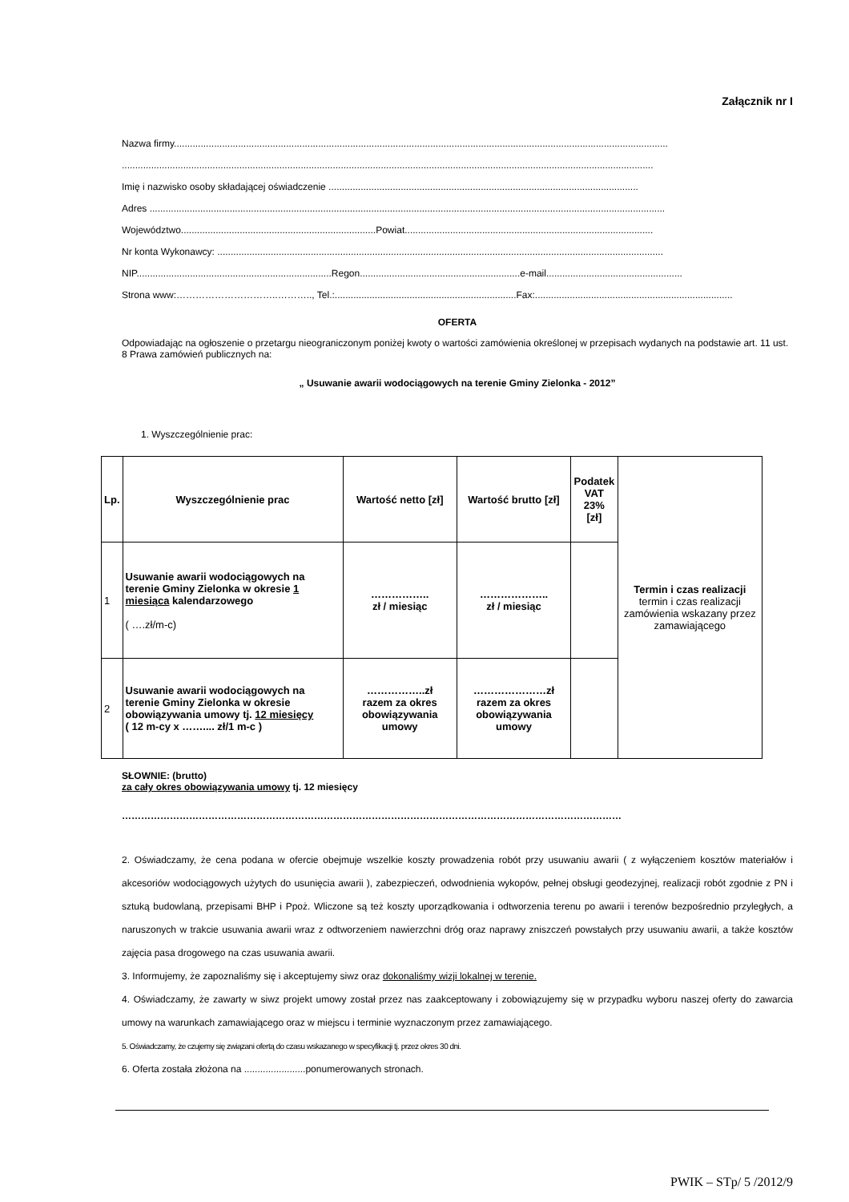Załącznik nr I
Nazwa firmy.........................................................................................................................................................................................
.......................................................................................................................................................................................................
Imię i nazwisko osoby składającej oświadczenie ....................................................................................................................
Adres .................................................................................................................................................................................................
Województwo.........................................................................Powiat.............................................................................................
Nr konta Wykonawcy: .......................................................................................................................................................................
NIP.........................................................................Regon............................................................e-mail...................................................
Strona www:…………………………..……….., Tel.:....................................................................Fax:..........................................................................
OFERTA
Odpowiadając na ogłoszenie o przetargu nieograniczonym poniżej kwoty o wartości zamówienia określonej w przepisach wydanych na podstawie art. 11 ust. 8 Prawa zamówień publicznych na:
„ Usuwanie awarii wodociągowych na terenie Gminy Zielonka - 2012”
1. Wyszczególnienie prac:
| Lp. | Wyszczególnienie prac | Wartość netto [zł] | Wartość brutto [zł] | Podatek VAT 23% [zł] | Termin i czas realizacji termin i czas realizacji zamówienia wskazany przez zamawiającego |
| 1 | Usuwanie awarii wodociągowych na terenie Gminy Zielonka w okresie 1 miesiąca kalendarzowego ( ….zł/m-c) | …………….. zł / miesiąc | ……………….. zł / miesiąc | | |
| 2 | Usuwanie awarii wodociągowych na terenie Gminy Zielonka w okresie obowiązywania umowy tj. 12 miesięcy ( 12 m-cy x …….... zł/1 m-c ) | ……………..zł razem za okres obowiązywania umowy | …………………zł razem za okres obowiązywania umowy | | |
SŁOWNIE: (brutto)
za cały okres obowiązywania umowy tj. 12 miesięcy
…………………………………………………………………………………………………………………………………………
2. Oświadczamy, że cena podana w ofercie obejmuje wszelkie koszty prowadzenia robót przy usuwaniu awarii ( z wyłączeniem kosztów materiałów i akcesoriów wodociągowych użytych do usunięcia awarii ), zabezpieczeń, odwodnienia wykopów, pełnej obsługi geodezyjnej, realizacji robót zgodnie z PN i sztuką budowlaną, przepisami BHP i Ppoż. Wliczone są też koszty uporządkowania i odtworzenia terenu po awarii i terenów bezpośrednio przyległych, a naruszonych w trakcie usuwania awarii wraz z odtworzeniem nawierzchni dróg oraz naprawy zniszczeń powstałych przy usuwaniu awarii, a także kosztów zajęcia pasa drogowego na czas usuwania awarii.
3. Informujemy, że zapoznaliśmy się i akceptujemy siwz oraz dokonaliśmy wizji lokalnej w terenie.
4. Oświadczamy, że zawarty w siwz projekt umowy został przez nas zaakceptowany i zobowiązujemy się w przypadku wyboru naszej oferty do zawarcia umowy na warunkach zamawiającego oraz w miejscu i terminie wyznaczonym przez zamawiającego.
5. Oświadczamy, że czujemy się związani ofertą do czasu wskazanego w specyfikacji tj. przez okres 30 dni.
6. Oferta została złożona na .......................ponumerowanych stronach.
PWIK – STp/ 5 /2012/9